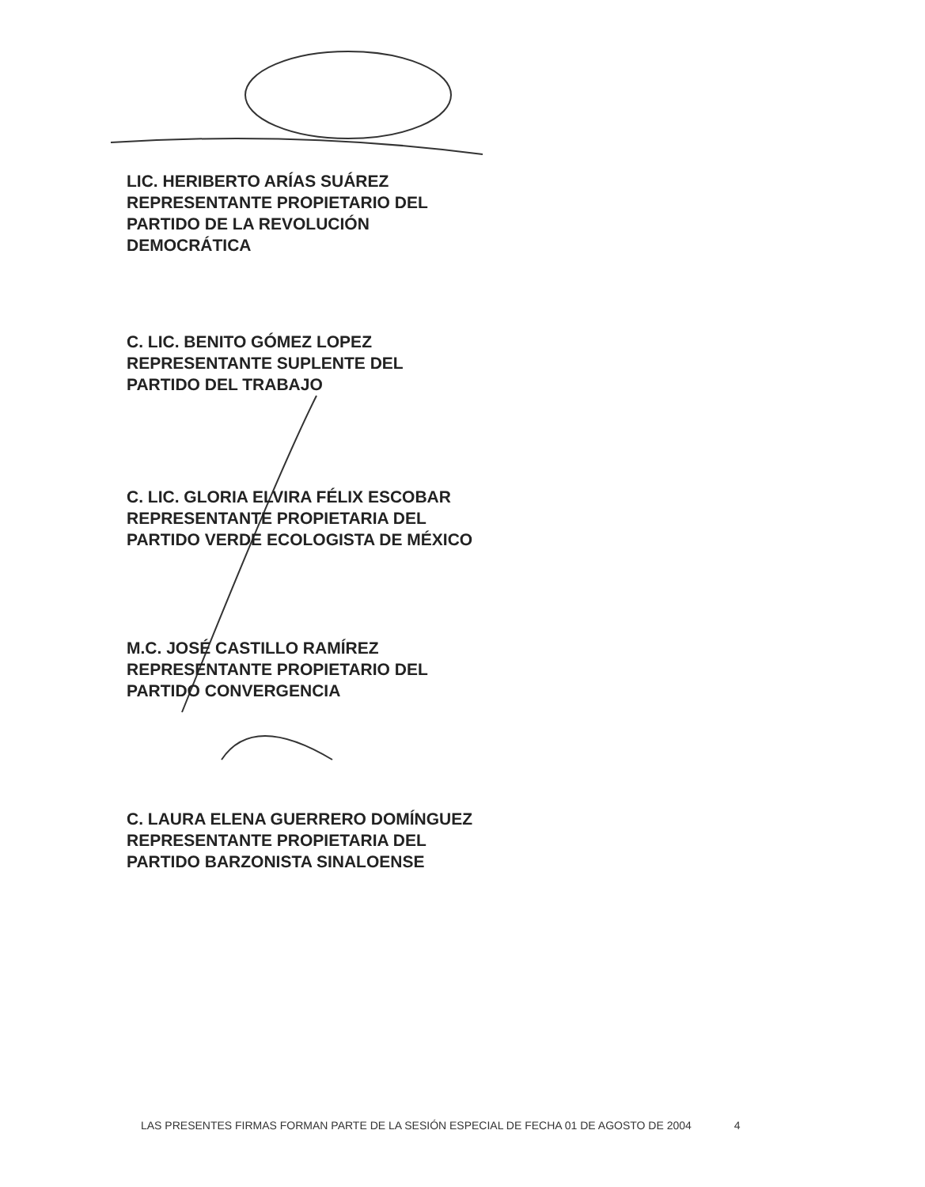LIC. HERIBERTO ARÍAS SUÁREZ
REPRESENTANTE PROPIETARIO DEL
PARTIDO DE LA REVOLUCIÓN
DEMOCRÁTICA
C. LIC. BENITO GÓMEZ LOPEZ
REPRESENTANTE SUPLENTE DEL
PARTIDO DEL TRABAJO
C. LIC. GLORIA ELVIRA FÉLIX ESCOBAR
REPRESENTANTE PROPIETARIA DEL
PARTIDO VERDE ECOLOGISTA DE MÉXICO
M.C. JOSÉ CASTILLO RAMÍREZ
REPRESENTANTE PROPIETARIO DEL
PARTIDO CONVERGENCIA
C. LAURA ELENA GUERRERO DOMÍNGUEZ
REPRESENTANTE PROPIETARIA DEL
PARTIDO BARZONISTA SINALOENSE
LAS PRESENTES FIRMAS FORMAN PARTE DE LA SESIÓN ESPECIAL DE FECHA 01 DE AGOSTO DE 2004 4